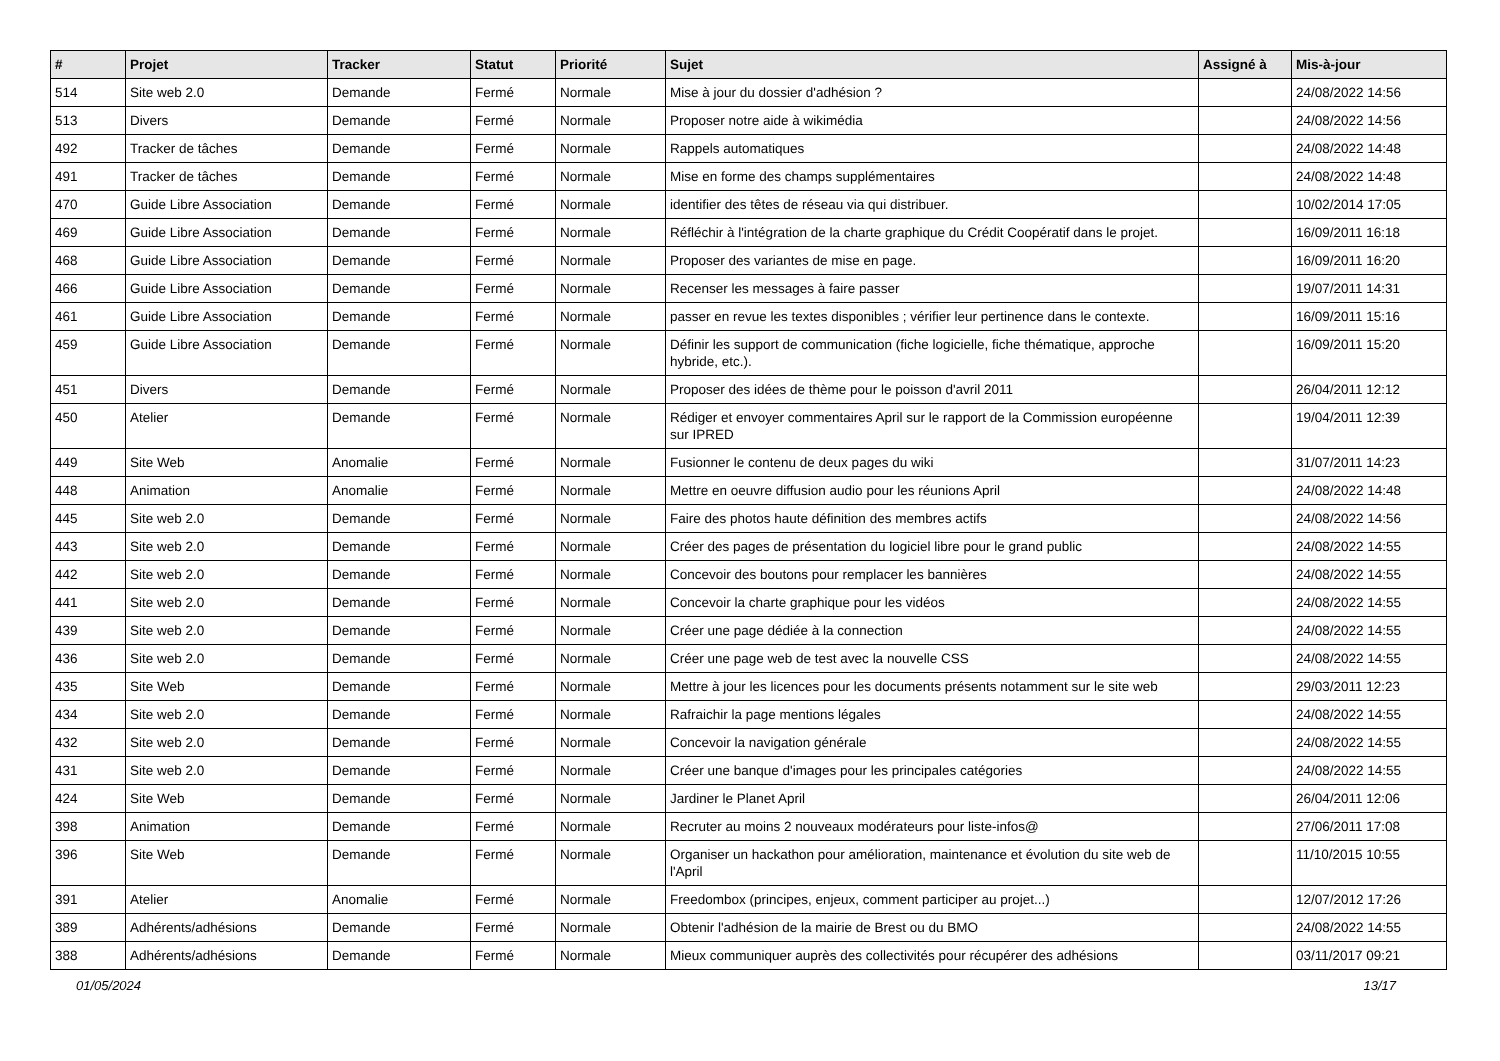| # | Projet | Tracker | Statut | Priorité | Sujet | Assigné à | Mis-à-jour |
| --- | --- | --- | --- | --- | --- | --- | --- |
| 514 | Site web 2.0 | Demande | Fermé | Normale | Mise à jour du dossier d'adhésion ? | | 24/08/2022 14:56 |
| 513 | Divers | Demande | Fermé | Normale | Proposer notre aide à wikimédia | | 24/08/2022 14:56 |
| 492 | Tracker de tâches | Demande | Fermé | Normale | Rappels automatiques | | 24/08/2022 14:48 |
| 491 | Tracker de tâches | Demande | Fermé | Normale | Mise en forme des champs supplémentaires | | 24/08/2022 14:48 |
| 470 | Guide Libre Association | Demande | Fermé | Normale | identifier des têtes de réseau via qui distribuer. | | 10/02/2014 17:05 |
| 469 | Guide Libre Association | Demande | Fermé | Normale | Réfléchir à l'intégration de la charte graphique du Crédit Coopératif dans le projet. | | 16/09/2011 16:18 |
| 468 | Guide Libre Association | Demande | Fermé | Normale | Proposer des variantes de mise en page. | | 16/09/2011 16:20 |
| 466 | Guide Libre Association | Demande | Fermé | Normale | Recenser les messages à faire passer | | 19/07/2011 14:31 |
| 461 | Guide Libre Association | Demande | Fermé | Normale | passer en revue les textes disponibles ; vérifier leur pertinence dans le contexte. | | 16/09/2011 15:16 |
| 459 | Guide Libre Association | Demande | Fermé | Normale | Définir les support de communication (fiche logicielle, fiche thématique, approche hybride, etc.). | | 16/09/2011 15:20 |
| 451 | Divers | Demande | Fermé | Normale | Proposer des idées de thème pour le poisson d'avril 2011 | | 26/04/2011 12:12 |
| 450 | Atelier | Demande | Fermé | Normale | Rédiger et envoyer commentaires April sur le rapport de la Commission européenne sur IPRED | | 19/04/2011 12:39 |
| 449 | Site Web | Anomalie | Fermé | Normale | Fusionner le contenu de deux pages du wiki | | 31/07/2011 14:23 |
| 448 | Animation | Anomalie | Fermé | Normale | Mettre en oeuvre diffusion audio pour les réunions April | | 24/08/2022 14:48 |
| 445 | Site web 2.0 | Demande | Fermé | Normale | Faire des photos haute définition des membres actifs | | 24/08/2022 14:56 |
| 443 | Site web 2.0 | Demande | Fermé | Normale | Créer des pages de présentation du logiciel libre pour le grand public | | 24/08/2022 14:55 |
| 442 | Site web 2.0 | Demande | Fermé | Normale | Concevoir des boutons pour remplacer les bannières | | 24/08/2022 14:55 |
| 441 | Site web 2.0 | Demande | Fermé | Normale | Concevoir la charte graphique pour les vidéos | | 24/08/2022 14:55 |
| 439 | Site web 2.0 | Demande | Fermé | Normale | Créer une page dédiée à la connection | | 24/08/2022 14:55 |
| 436 | Site web 2.0 | Demande | Fermé | Normale | Créer une page web de test avec la nouvelle CSS | | 24/08/2022 14:55 |
| 435 | Site Web | Demande | Fermé | Normale | Mettre à jour les licences pour les documents présents notamment sur le site web | | 29/03/2011 12:23 |
| 434 | Site web 2.0 | Demande | Fermé | Normale | Rafraichir la page mentions légales | | 24/08/2022 14:55 |
| 432 | Site web 2.0 | Demande | Fermé | Normale | Concevoir la navigation générale | | 24/08/2022 14:55 |
| 431 | Site web 2.0 | Demande | Fermé | Normale | Créer une banque d'images pour les principales catégories | | 24/08/2022 14:55 |
| 424 | Site Web | Demande | Fermé | Normale | Jardiner le Planet April | | 26/04/2011 12:06 |
| 398 | Animation | Demande | Fermé | Normale | Recruter au moins 2 nouveaux modérateurs pour liste-infos@ | | 27/06/2011 17:08 |
| 396 | Site Web | Demande | Fermé | Normale | Organiser un hackathon pour amélioration, maintenance et évolution du site web de l'April | | 11/10/2015 10:55 |
| 391 | Atelier | Anomalie | Fermé | Normale | Freedombox (principes, enjeux, comment participer au projet...) | | 12/07/2012 17:26 |
| 389 | Adhérents/adhésions | Demande | Fermé | Normale | Obtenir l'adhésion de la mairie de Brest ou du BMO | | 24/08/2022 14:55 |
| 388 | Adhérents/adhésions | Demande | Fermé | Normale | Mieux communiquer auprès des collectivités pour récupérer des adhésions | | 03/11/2017 09:21 |
01/05/2024 13/17